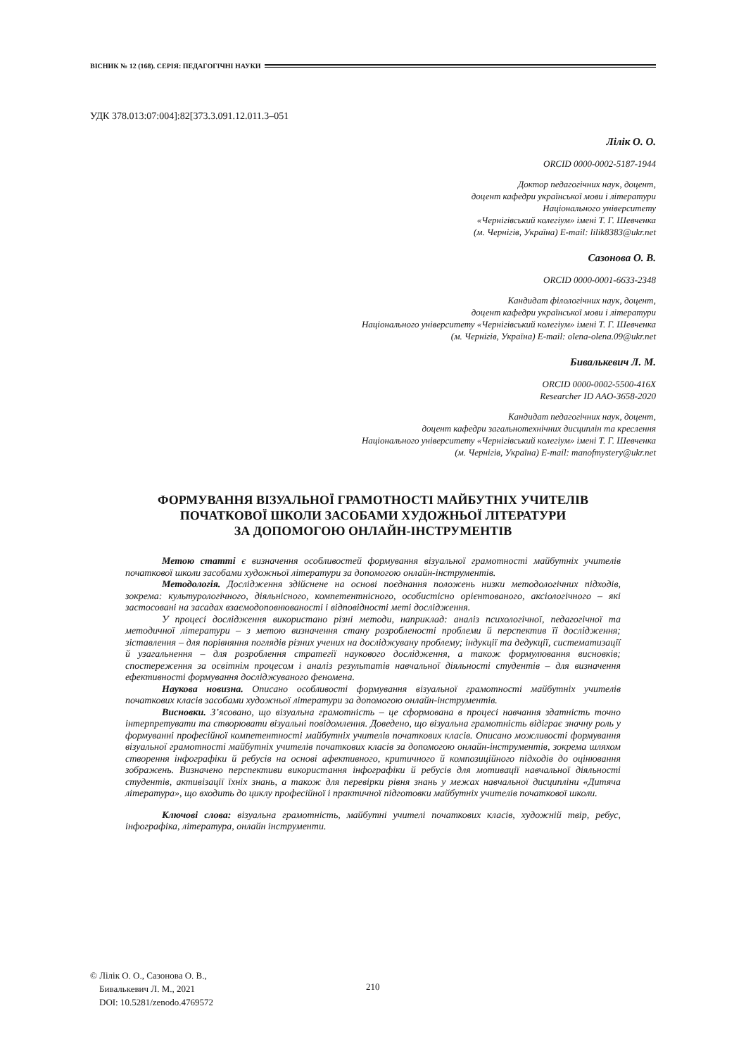ВІСНИК № 12 (168). СЕРІЯ: ПЕДАГОГІЧНІ НАУКИ
УДК 378.013:07:004]:82[373.3.091.12.011.3–051
Лілік О. О.
ORCID 0000-0002-5187-1944
Доктор педагогічних наук, доцент,
доцент кафедри української мови і літератури
Національного університету
«Чернігівський колегіум» імені Т. Г. Шевченка
(м. Чернігів, Україна) E-mail: lilik8383@ukr.net
Сазонова О. В.
ORCID 0000-0001-6633-2348
Кандидат філологічних наук, доцент,
доцент кафедри української мови і літератури
Національного університету «Чернігівський колегіум» імені Т. Г. Шевченка
(м. Чернігів, Україна) E-mail: olena-olena.09@ukr.net
Бивалькевич Л. М.
ORCID 0000-0002-5500-416X
Researcher ID AAO-3658-2020
Кандидат педагогічних наук, доцент,
доцент кафедри загальнотехнічних дисциплін та креслення
Національного університету «Чернігівський колегіум» імені Т. Г. Шевченка
(м. Чернігів, Україна) E-mail: manofmystery@ukr.net
ФОРМУВАННЯ ВІЗУАЛЬНОЇ ГРАМОТНОСТІ МАЙБУТНІХ УЧИТЕЛІВ
ПОЧАТКОВОЇ ШКОЛИ ЗАСОБАМИ ХУДОЖНЬОЇ ЛІТЕРАТУРИ
ЗА ДОПОМОГОЮ ОНЛАЙН-ІНСТРУМЕНТІВ
Метою статті є визначення особливостей формування візуальної грамотності майбутніх учителів початкової школи засобами художньої літератури за допомогою онлайн-інструментів.
Методологія. Дослідження здійснене на основі поєднання положень низки методологічних підходів, зокрема: культурологічного, діяльнісного, компетентнісного, особистісно орієнтованого, аксіологічного – які застосовані на засадах взаємодоповнюваності і відповідності меті дослідження.
У процесі дослідження використано різні методи, наприклад: аналіз психологічної, педагогічної та методичної літератури – з метою визначення стану розробленості проблеми й перспектив її дослідження; зіставлення – для порівняння поглядів різних учених на досліджувану проблему; індукції та дедукції, систематизації й узагальнення – для розроблення стратегії наукового дослідження, а також формулювання висновків; спостереження за освітнім процесом і аналіз результатів навчальної діяльності студентів – для визначення ефективності формування досліджуваного феномена.
Наукова новизна. Описано особливості формування візуальної грамотності майбутніх учителів початкових класів засобами художньої літератури за допомогою онлайн-інструментів.
Висновки. З’ясовано, що візуальна грамотність – це сформована в процесі навчання здатність точно інтерпретувати та створювати візуальні повідомлення. Доведено, що візуальна грамотність відіграє значну роль у формуванні професійної компетентності майбутніх учителів початкових класів. Описано можливості формування візуальної грамотності майбутніх учителів початкових класів за допомогою онлайн-інструментів, зокрема шляхом створення інфографіки й ребусів на основі афективного, критичного й композиційного підходів до оцінювання зображень. Визначено перспективи використання інфографіки й ребусів для мотивації навчальної діяльності студентів, активізації їхніх знань, а також для перевірки рівня знань у межах навчальної дисципліни «Дитяча література», що входить до циклу професійної і практичної підготовки майбутніх учителів початкової школи.
Ключові слова: візуальна грамотність, майбутні учителі початкових класів, художній твір, ребус, інфографіка, література, онлайн інструменти.
© Лілік О. О., Сазонова О. В.,
Бивалькевич Л. М., 2021
DOI: 10.5281/zenodo.4769572
210